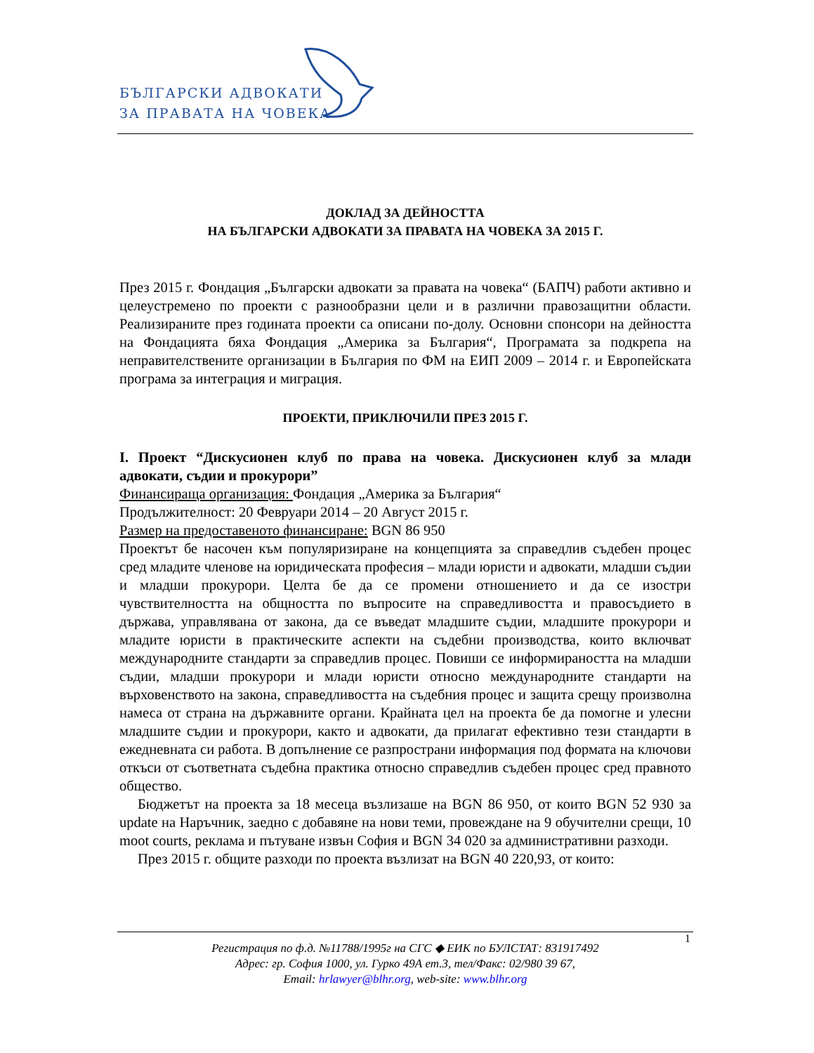БЪЛГАРСКИ АДВОКАТИ
ЗА ПРАВАТА НА ЧОВЕКА
ДОКЛАД ЗА ДЕЙНОСТТА
НА БЪЛГАРСКИ АДВОКАТИ ЗА ПРАВАТА НА ЧОВЕКА ЗА 2015 Г.
През 2015 г. Фондация „Български адвокати за правата на човека“ (БАПЧ) работи активно и целеустремено по проекти с разнообразни цели и в различни правозащитни области. Реализираните през годината проекти са описани по-долу. Основни спонсори на дейността на Фондацията бяха Фондация „Америка за България“, Програмата за подкрепа на неправителствените организации в България по ФМ на ЕИП 2009 – 2014 г. и Европейската програма за интеграция и миграция.
ПРОЕКТИ, ПРИКЛЮЧИЛИ ПРЕЗ 2015 Г.
I. Проект “Дискусионен клуб по права на човека. Дискусионен клуб за млади адвокати, съдии и прокурори”
Финансираща организация: Фондация „Америка за България“
Продължителност: 20 Февруари 2014 – 20 Август 2015 г.
Размер на предоставеното финансиране: BGN 86 950
Проектът бе насочен към популяризиране на концепцията за справедлив съдебен процес сред младите членове на юридическата професия – млади юристи и адвокати, младши съдии и младши прокурори. Целта бе да се промени отношението и да се изостри чувствителността на общността по въпросите на справедливостта и правосъдието в държава, управлявана от закона, да се въведат младшите съдии, младшите прокурори и младите юристи в практическите аспекти на съдебни производства, които включват международните стандарти за справедлив процес. Повиши се информираността на младши съдии, младши прокурори и млади юристи относно международните стандарти на върховенството на закона, справедливостта на съдебния процес и защита срещу произволна намеса от страна на държавните органи. Крайната цел на проекта бе да помогне и улесни младшите съдии и прокурори, както и адвокати, да прилагат ефективно тези стандарти в ежедневната си работа. В допълнение се разпространи информация под формата на ключови откъси от съответната съдебна практика относно справедлив съдебен процес сред правното общество.
Бюджетът на проекта за 18 месеца възлизаше на BGN 86 950, от които BGN 52 930 за update на Наръчник, заедно с добавяне на нови теми, провеждане на 9 обучителни срещи, 10 moot courts, реклама и пътуване извън София и BGN 34 020 за административни разходи.
През 2015 г. общите разходи по проекта възлизат на BGN 40 220,93, от които:
1
Регистрация по ф.д. №11788/1995г на СГС ◆ ЕИК по БУЛСТАТ: 831917492
Адрес: гр. София 1000, ул. Гурко 49А ет.3, тел/Факс: 02/980 39 67,
Email: hrlawyer@blhr.org, web-site: www.blhr.org